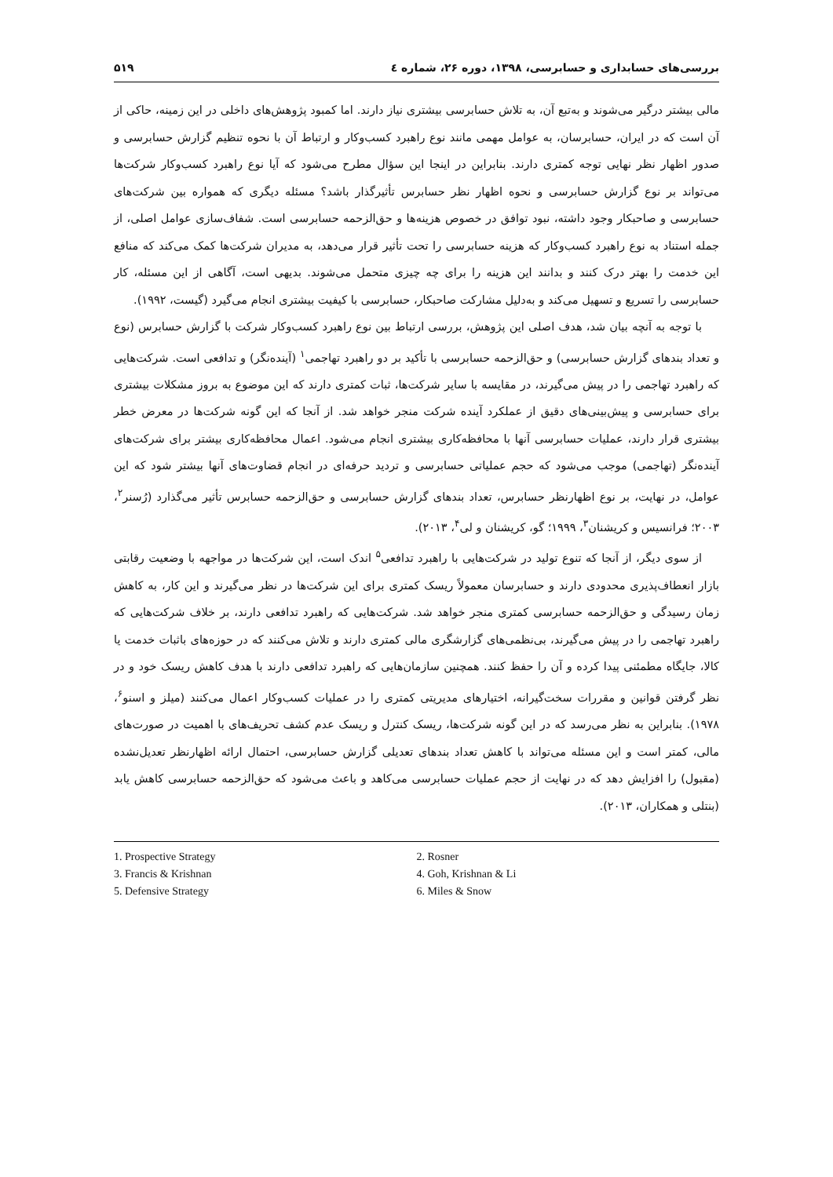بررسی‌های حسابداری و حسابرسی، ۱۳۹۸، دوره ۲۶، شماره ٤ ۵۱۹
مالی بیشتر درگیر می‌شوند و به‌تبع آن، به تلاش حسابرسی بیشتری نیاز دارند. اما کمبود پژوهش‌های داخلی در این زمینه، حاکی از آن است که در ایران، حسابرسان، به عوامل مهمی مانند نوع راهبرد کسب‌وکار و ارتباط آن با نحوه تنظیم گزارش حسابرسی و صدور اظهار نظر نهایی توجه کمتری دارند. بنابراین در اینجا این سؤال مطرح می‌شود که آیا نوع راهبرد کسب‌وکار شرکت‌ها می‌تواند بر نوع گزارش حسابرسی و نحوه اظهار نظر حسابرس تأثیرگذار باشد؟ مسئله دیگری که همواره بین شرکت‌های حسابرسی و صاحبکار وجود داشته، نبود توافق در خصوص هزینه‌ها و حق‌الزحمه حسابرسی است. شفاف‌سازی عوامل اصلی، از جمله استناد به نوع راهبرد کسب‌وکار که هزینه حسابرسی را تحت تأثیر قرار می‌دهد، به مدیران شرکت‌ها کمک می‌کند که منافع این خدمت را بهتر درک کنند و بدانند این هزینه را برای چه چیزی متحمل می‌شوند. بدیهی است، آگاهی از این مسئله، کار حسابرسی را تسریع و تسهیل می‌کند و به‌دلیل مشارکت صاحبکار، حسابرسی با کیفیت بیشتری انجام می‌گیرد (گیست، ۱۹۹۲).
با توجه به آنچه بیان شد، هدف اصلی این پژوهش، بررسی ارتباط بین نوع راهبرد کسب‌وکار شرکت با گزارش حسابرس (نوع و تعداد بندهای گزارش حسابرسی) و حق‌الزحمه حسابرسی با تأکید بر دو راهبرد تهاجمی<sup>۱</sup> (آینده‌نگر) و تدافعی است. شرکت‌هایی که راهبرد تهاجمی را در پیش می‌گیرند، در مقایسه با سایر شرکت‌ها، ثبات کمتری دارند که این موضوع به بروز مشکلات بیشتری برای حسابرسی و پیش‌بینی‌های دقیق از عملکرد آینده شرکت منجر خواهد شد. از آنجا که این گونه شرکت‌ها در معرض خطر بیشتری قرار دارند، عملیات حسابرسی آنها با محافظه‌کاری بیشتری انجام می‌شود. اعمال محافظه‌کاری بیشتر برای شرکت‌های آینده‌نگر (تهاجمی) موجب می‌شود که حجم عملیاتی حسابرسی و تردید حرفه‌ای در انجام قضاوت‌های آنها بیشتر شود که این عوامل، در نهایت، بر نوع اظهارنظر حسابرس، تعداد بندهای گزارش حسابرسی و حق‌الزحمه حسابرس تأثیر می‌گذارد (رُسنر<sup>۲</sup>، ۲۰۰۳؛ فرانسیس و کریشنان<sup>۳</sup>، ۱۹۹۹؛ گو، کریشنان و لی<sup>۴</sup>، ۲۰۱۳).
از سوی دیگر، از آنجا که تنوع تولید در شرکت‌هایی با راهبرد تدافعی<sup>۵</sup> اندک است، این شرکت‌ها در مواجهه با وضعیت رقابتی بازار انعطاف‌پذیری محدودی دارند و حسابرسان معمولاً ریسک کمتری برای این شرکت‌ها در نظر می‌گیرند و این کار، به کاهش زمان رسیدگی و حق‌الزحمه حسابرسی کمتری منجر خواهد شد. شرکت‌هایی که راهبرد تدافعی دارند، بر خلاف شرکت‌هایی که راهبرد تهاجمی را در پیش می‌گیرند، بی‌نظمی‌های گزارشگری مالی کمتری دارند و تلاش می‌کنند که در حوزه‌های باثبات خدمت یا کالا، جایگاه مطمئنی پیدا کرده و آن را حفظ کنند. همچنین سازمان‌هایی که راهبرد تدافعی دارند با هدف کاهش ریسک خود و در نظر گرفتن قوانین و مقررات سخت‌گیرانه، اختیارهای مدیریتی کمتری را در عملیات کسب‌وکار اعمال می‌کنند (میلز و اسنو<sup>۶</sup>، ۱۹۷۸). بنابراین به نظر می‌رسد که در این گونه شرکت‌ها، ریسک کنترل و ریسک عدم کشف تحریف‌های با اهمیت در صورت‌های مالی، کمتر است و این مسئله می‌تواند با کاهش تعداد بندهای تعدیلی گزارش حسابرسی، احتمال ارائه اظهارنظر تعدیل‌نشده (مقبول) را افزایش دهد که در نهایت از حجم عملیات حسابرسی می‌کاهد و باعث می‌شود که حق‌الزحمه حسابرسی کاهش یابد (بنتلی و همکاران، ۲۰۱۳).
1. Prospective Strategy
2. Rosner
3. Francis & Krishnan
4. Goh, Krishnan & Li
5. Defensive Strategy
6. Miles & Snow